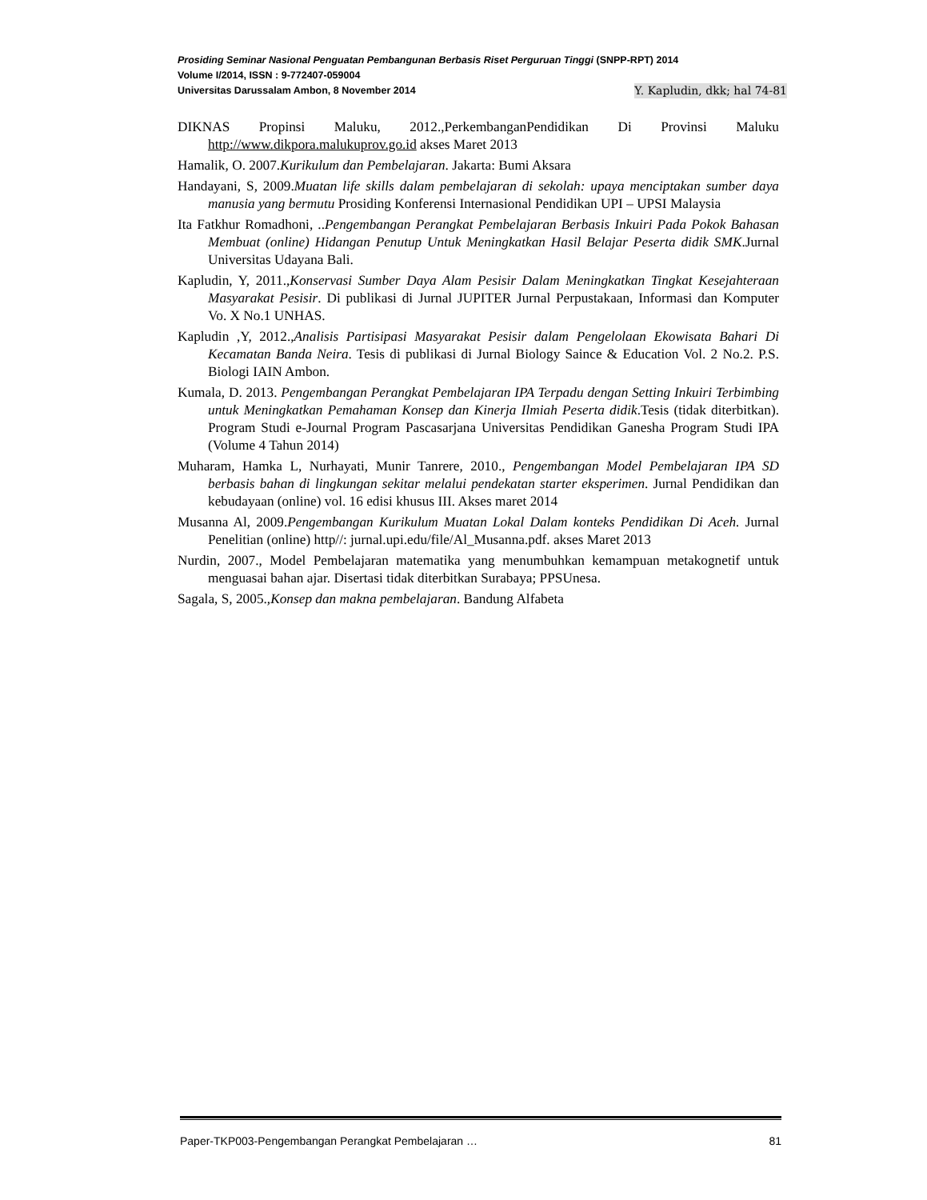Prosiding Seminar Nasional Penguatan Pembangunan Berbasis Riset Perguruan Tinggi (SNPP-RPT) 2014
Volume I/2014, ISSN : 9-772407-059004
Universitas Darussalam Ambon, 8 November 2014 Y. Kapludin, dkk; hal 74-81
DIKNAS Propinsi Maluku, 2012.,PerkembanganPendidikan Di Provinsi Maluku http://www.dikpora.malukuprov.go.id akses Maret 2013
Hamalik, O. 2007.Kurikulum dan Pembelajaran. Jakarta: Bumi Aksara
Handayani, S, 2009.Muatan life skills dalam pembelajaran di sekolah: upaya menciptakan sumber daya manusia yang bermutu Prosiding Konferensi Internasional Pendidikan UPI – UPSI Malaysia
Ita Fatkhur Romadhoni, ..Pengembangan Perangkat Pembelajaran Berbasis Inkuiri Pada Pokok Bahasan Membuat (online) Hidangan Penutup Untuk Meningkatkan Hasil Belajar Peserta didik SMK.Jurnal Universitas Udayana Bali.
Kapludin, Y, 2011.,Konservasi Sumber Daya Alam Pesisir Dalam Meningkatkan Tingkat Kesejahteraan Masyarakat Pesisir. Di publikasi di Jurnal JUPITER Jurnal Perpustakaan, Informasi dan Komputer Vo. X No.1 UNHAS.
Kapludin ,Y, 2012.,Analisis Partisipasi Masyarakat Pesisir dalam Pengelolaan Ekowisata Bahari Di Kecamatan Banda Neira. Tesis di publikasi di Jurnal Biology Saince & Education Vol. 2 No.2. P.S. Biologi IAIN Ambon.
Kumala, D. 2013. Pengembangan Perangkat Pembelajaran IPA Terpadu dengan Setting Inkuiri Terbimbing untuk Meningkatkan Pemahaman Konsep dan Kinerja Ilmiah Peserta didik.Tesis (tidak diterbitkan). Program Studi e-Journal Program Pascasarjana Universitas Pendidikan Ganesha Program Studi IPA (Volume 4 Tahun 2014)
Muharam, Hamka L, Nurhayati, Munir Tanrere, 2010., Pengembangan Model Pembelajaran IPA SD berbasis bahan di lingkungan sekitar melalui pendekatan starter eksperimen. Jurnal Pendidikan dan kebudayaan (online) vol. 16 edisi khusus III. Akses maret 2014
Musanna Al, 2009.Pengembangan Kurikulum Muatan Lokal Dalam konteks Pendidikan Di Aceh. Jurnal Penelitian (online) http//: jurnal.upi.edu/file/Al_Musanna.pdf. akses Maret 2013
Nurdin, 2007., Model Pembelajaran matematika yang menumbuhkan kemampuan metakognetif untuk menguasai bahan ajar. Disertasi tidak diterbitkan Surabaya; PPSUnesa.
Sagala, S, 2005.,Konsep dan makna pembelajaran. Bandung Alfabeta
Paper-TKP003-Pengembangan Perangkat Pembelajaran … 81